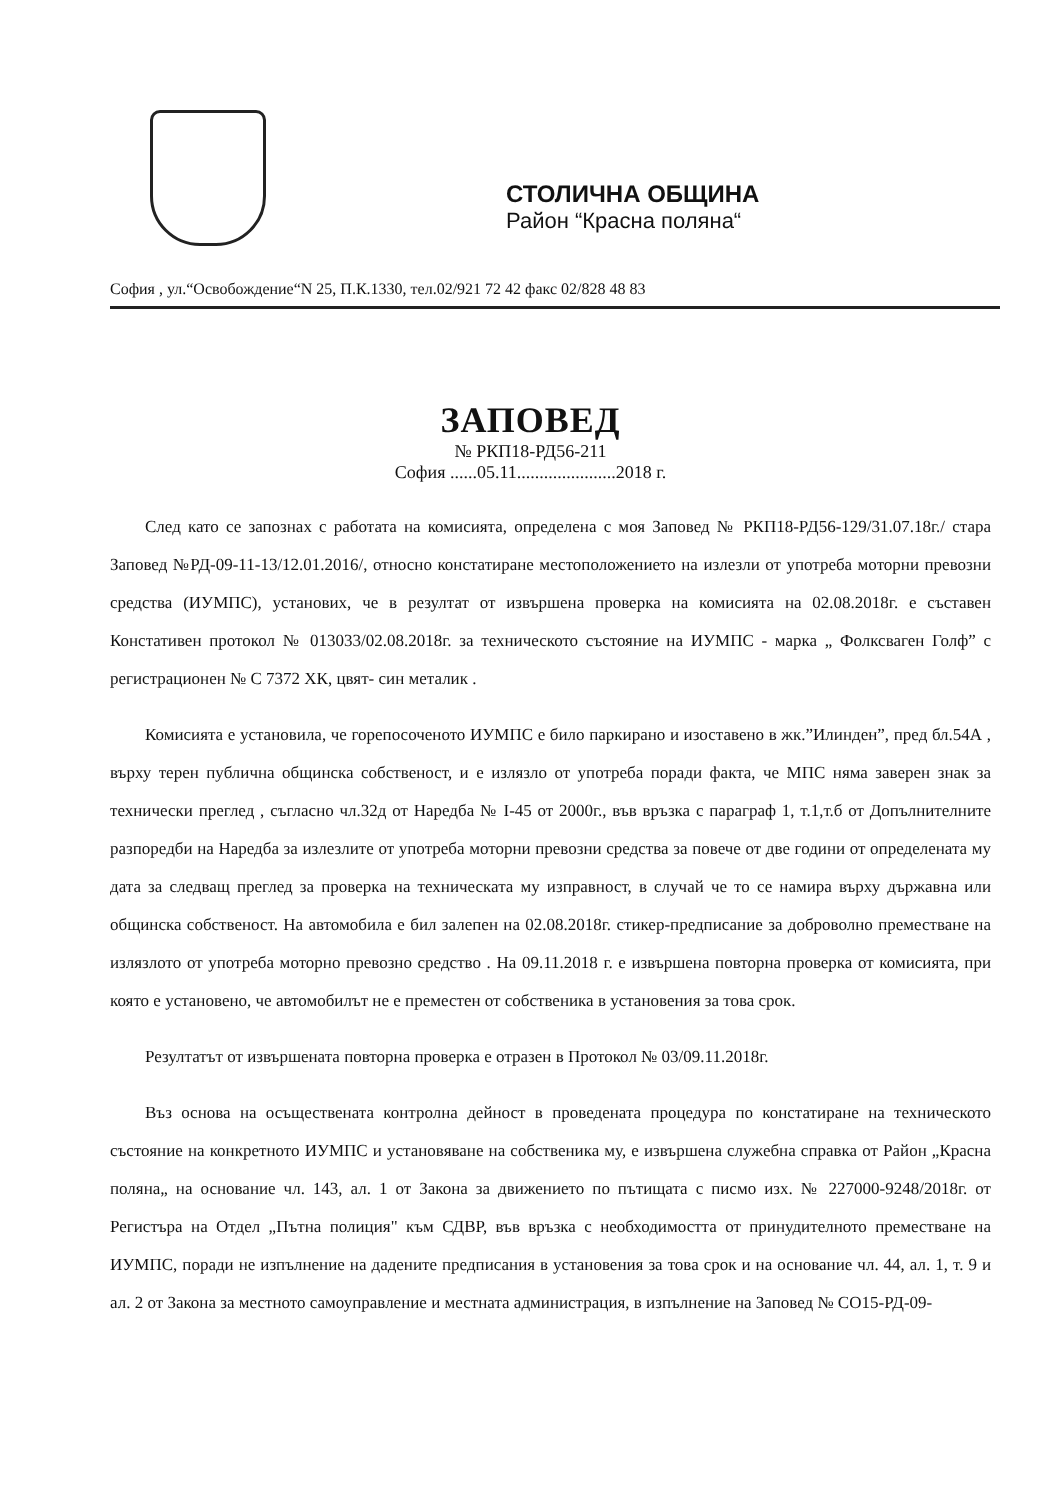СТОЛИЧНА ОБЩИНА
Район “Красна поляна“
София , ул.“Освобождение“N 25, П.К.1330, тел.02/921 72 42 факс 02/828 48 83
ЗАПОВЕД
№ РКП18-РД56-211
София ......05.11......................2018 г.
След като се запознах с работата на комисията, определена с моя Заповед № РКП18-РД56-129/31.07.18г./ стара Заповед №РД-09-11-13/12.01.2016/, относно констатиране местоположението на излезли от употреба моторни превозни средства (ИУМПС), установих, че в резултат от извършена проверка на комисията на 02.08.2018г. е съставен Констативен протокол № 013033/02.08.2018г. за техническото състояние на ИУМПС - марка „ Фолксваген Голф” с регистрационен № С 7372 ХК, цвят- син металик .
Комисията е установила, че горепосоченото ИУМПС е било паркирано и изоставено в жк.”Илинден”, пред бл.54А , върху терен публична общинска собственост, и е излязло от употреба поради факта, че МПС няма заверен знак за технически преглед , съгласно чл.32д от Наредба № I-45 от 2000г., във връзка с параграф 1, т.1,т.б от Допълнителните разпоредби на Наредба за излезлите от употреба моторни превозни средства за повече от две години от определената му дата за следващ преглед за проверка на техническата му изправност, в случай че то се намира върху държавна или общинска собственост. На автомобила е бил залепен на 02.08.2018г. стикер-предписание за доброволно преместване на излязлото от употреба моторно превозно средство . На 09.11.2018 г. е извършена повторна проверка от комисията, при която е установено, че автомобилът не е преместен от собственика в установения за това срок.
Резултатът от извършената повторна проверка е отразен в Протокол № 03/09.11.2018г.
Въз основа на осъществената контролна дейност в проведената процедура по констатиране на техническото състояние на конкретното ИУМПС и установяване на собственика му, е извършена служебна справка от Район „Красна поляна„ на основание чл. 143, ал. 1 от Закона за движението по пътищата с писмо изх. № 227000-9248/2018г. от Регистъра на Отдел „Пътна полиция" към СДВР, във връзка с необходимостта от принудителното преместване на ИУМПС, поради не изпълнение на дадените предписания в установения за това срок и на основание чл. 44, ал. 1, т. 9 и ал. 2 от Закона за местното самоуправление и местната администрация, в изпълнение на Заповед № СО15-РД-09-